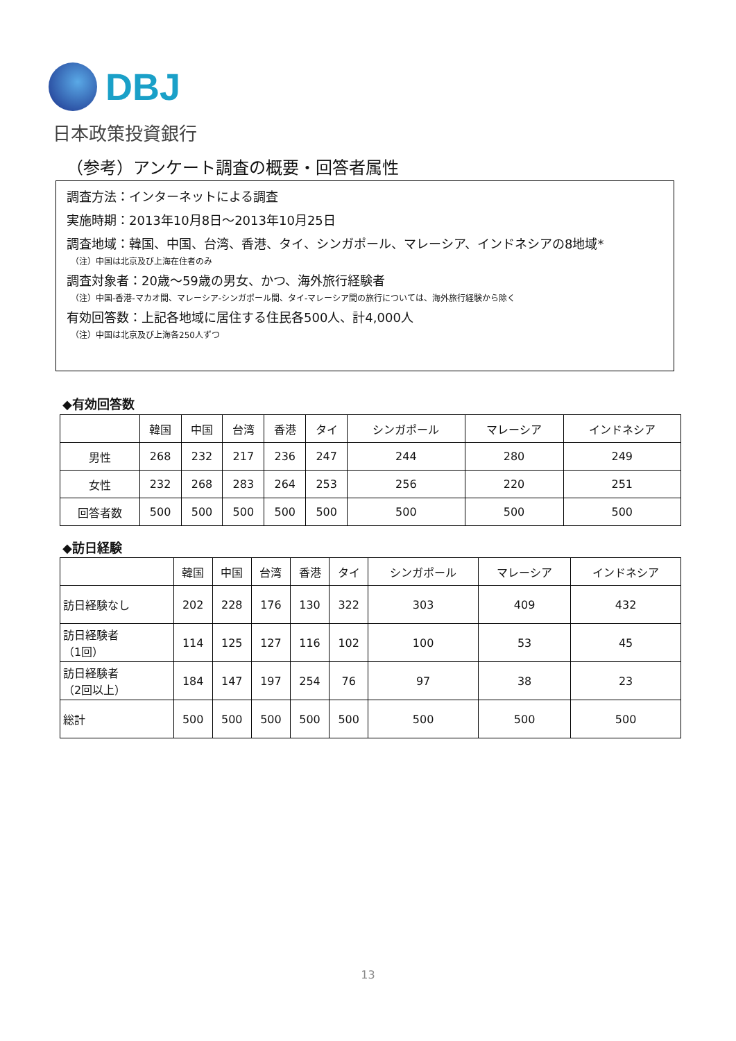DBJ
日本政策投資銀行
（参考）アンケート調査の概要・回答者属性
調査方法：インターネットによる調査
実施時期：2013年10月8日～2013年10月25日
調査地域：韓国、中国、台湾、香港、タイ、シンガポール、マレーシア、インドネシアの8地域*
（注）中国は北京及び上海在住者のみ
調査対象者：20歳～59歳の男女、かつ、海外旅行経験者
（注）中国-香港-マカオ間、マレーシア-シンガポール間、タイ-マレーシア間の旅行については、海外旅行経験から除く
有効回答数：上記各地域に居住する住民各500人、計4,000人
（注）中国は北京及び上海各250人ずつ
◆有効回答数
| | 韓国 | 中国 | 台湾 | 香港 | タイ | シンガポール | マレーシア | インドネシア |
| --- | --- | --- | --- | --- | --- | --- | --- | --- |
| 男性 | 268 | 232 | 217 | 236 | 247 | 244 | 280 | 249 |
| 女性 | 232 | 268 | 283 | 264 | 253 | 256 | 220 | 251 |
| 回答者数 | 500 | 500 | 500 | 500 | 500 | 500 | 500 | 500 |
◆訪日経験
| | 韓国 | 中国 | 台湾 | 香港 | タイ | シンガポール | マレーシア | インドネシア |
| --- | --- | --- | --- | --- | --- | --- | --- | --- |
| 訪日経験なし | 202 | 228 | 176 | 130 | 322 | 303 | 409 | 432 |
| 訪日経験者 （1回） | 114 | 125 | 127 | 116 | 102 | 100 | 53 | 45 |
| 訪日経験者 （2回以上） | 184 | 147 | 197 | 254 | 76 | 97 | 38 | 23 |
| 総計 | 500 | 500 | 500 | 500 | 500 | 500 | 500 | 500 |
13